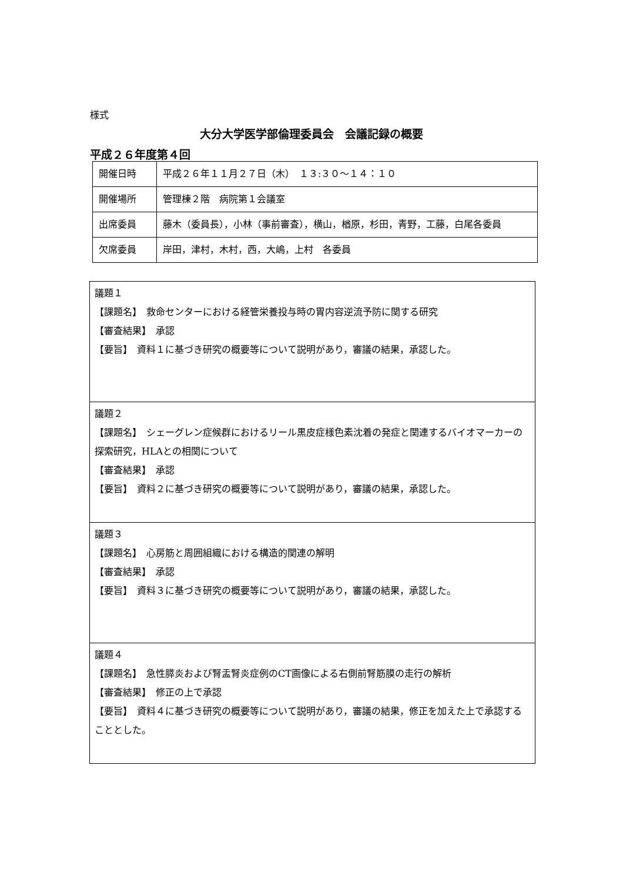様式
大分大学医学部倫理委員会　会議記録の概要
平成２６年度第４回
| 開催日時 | 平成２６年１１月２７日（木） １３:３０～１４：１０ |
| 開催場所 | 管理棟２階 病院第１会議室 |
| 出席委員 | 藤木（委員長），小林（事前審査），横山，楢原，杉田，青野，工藤，白尾各委員 |
| 欠席委員 | 岸田，津村，木村，西，大嶋，上村 各委員 |
| 議題１ 【課題名】 救命センターにおける経管栄養投与時の胃内容逆流予防に関する研究 【審査結果】 承認 【要旨】 資料１に基づき研究の概要等について説明があり，審議の結果，承認した。 |
| 議題２ 【課題名】 シェーグレン症候群におけるリール黒皮症様色素沈着の発症と関連するバイオマーカーの探索研究，HLAとの相関について 【審査結果】 承認 【要旨】 資料２に基づき研究の概要等について説明があり，審議の結果，承認した。 |
| 議題３ 【課題名】 心房筋と周囲組織における構造的関連の解明 【審査結果】 承認 【要旨】 資料３に基づき研究の概要等について説明があり，審議の結果，承認した。 |
| 議題４ 【課題名】 急性膵炎および腎盂腎炎症例のCT画像による右側前腎筋膜の走行の解析 【審査結果】 修正の上で承認 【要旨】 資料４に基づき研究の概要等について説明があり，審議の結果，修正を加えた上で承認することとした。 |